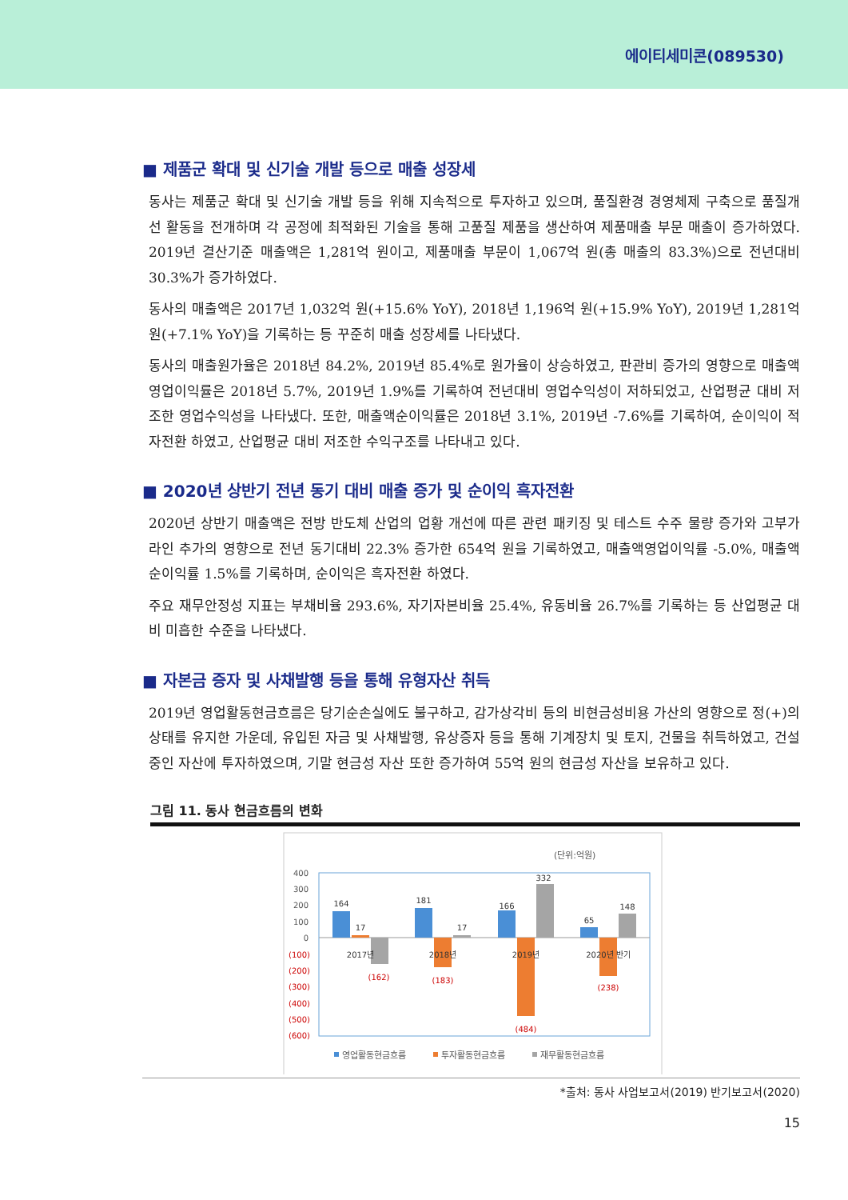에이티세미콘(089530)
■ 제품군 확대 및 신기술 개발 등으로 매출 성장세
동사는 제품군 확대 및 신기술 개발 등을 위해 지속적으로 투자하고 있으며, 품질환경 경영체제 구축으로 품질개선 활동을 전개하며 각 공정에 최적화된 기술을 통해 고품질 제품을 생산하여 제품매출 부문 매출이 증가하였다. 2019년 결산기준 매출액은 1,281억 원이고, 제품매출 부문이 1,067억 원(총 매출의 83.3%)으로 전년대비 30.3%가 증가하였다.
동사의 매출액은 2017년 1,032억 원(+15.6% YoY), 2018년 1,196억 원(+15.9% YoY), 2019년 1,281억 원(+7.1% YoY)을 기록하는 등 꾸준히 매출 성장세를 나타냈다.
동사의 매출원가율은 2018년 84.2%, 2019년 85.4%로 원가율이 상승하였고, 판관비 증가의 영향으로 매출액영업이익률은 2018년 5.7%, 2019년 1.9%를 기록하여 전년대비 영업수익성이 저하되었고, 산업평균 대비 저조한 영업수익성을 나타냈다. 또한, 매출액순이익률은 2018년 3.1%, 2019년 -7.6%를 기록하여, 순이익이 적자전환 하였고, 산업평균 대비 저조한 수익구조를 나타내고 있다.
■ 2020년 상반기 전년 동기 대비 매출 증가 및 순이익 흑자전환
2020년 상반기 매출액은 전방 반도체 산업의 업황 개선에 따른 관련 패키징 및 테스트 수주 물량 증가와 고부가 라인 추가의 영향으로 전년 동기대비 22.3% 증가한 654억 원을 기록하였고, 매출액영업이익률 -5.0%, 매출액순이익률 1.5%를 기록하며, 순이익은 흑자전환 하였다.
주요 재무안정성 지표는 부채비율 293.6%, 자기자본비율 25.4%, 유동비율 26.7%를 기록하는 등 산업평균 대비 미흡한 수준을 나타냈다.
■ 자본금 증자 및 사채발행 등을 통해 유형자산 취득
2019년 영업활동현금흐름은 당기순손실에도 불구하고, 감가상각비 등의 비현금성비용 가산의 영향으로 정(+)의 상태를 유지한 가운데, 유입된 자금 및 사채발행, 유상증자 등을 통해 기계장치 및 토지, 건물을 취득하였고, 건설 중인 자산에 투자하였으며, 기말 현금성 자산 또한 증가하여 55억 원의 현금성 자산을 보유하고 있다.
그림 11. 동사 현금흐름의 변화
(단위:억원)
400
300
200
100
0
(100)
(200)
(300)
(400)
(500)
(600)
164
17
(162)
2017년
181
17
(183)
2018년
166
332
(484)
2019년
65
148
(238)
2020년 반기
영업활동현금흐름
투자활동현금흐름
재무활동현금흐름
*출처: 동사 사업보고서(2019) 반기보고서(2020)
15